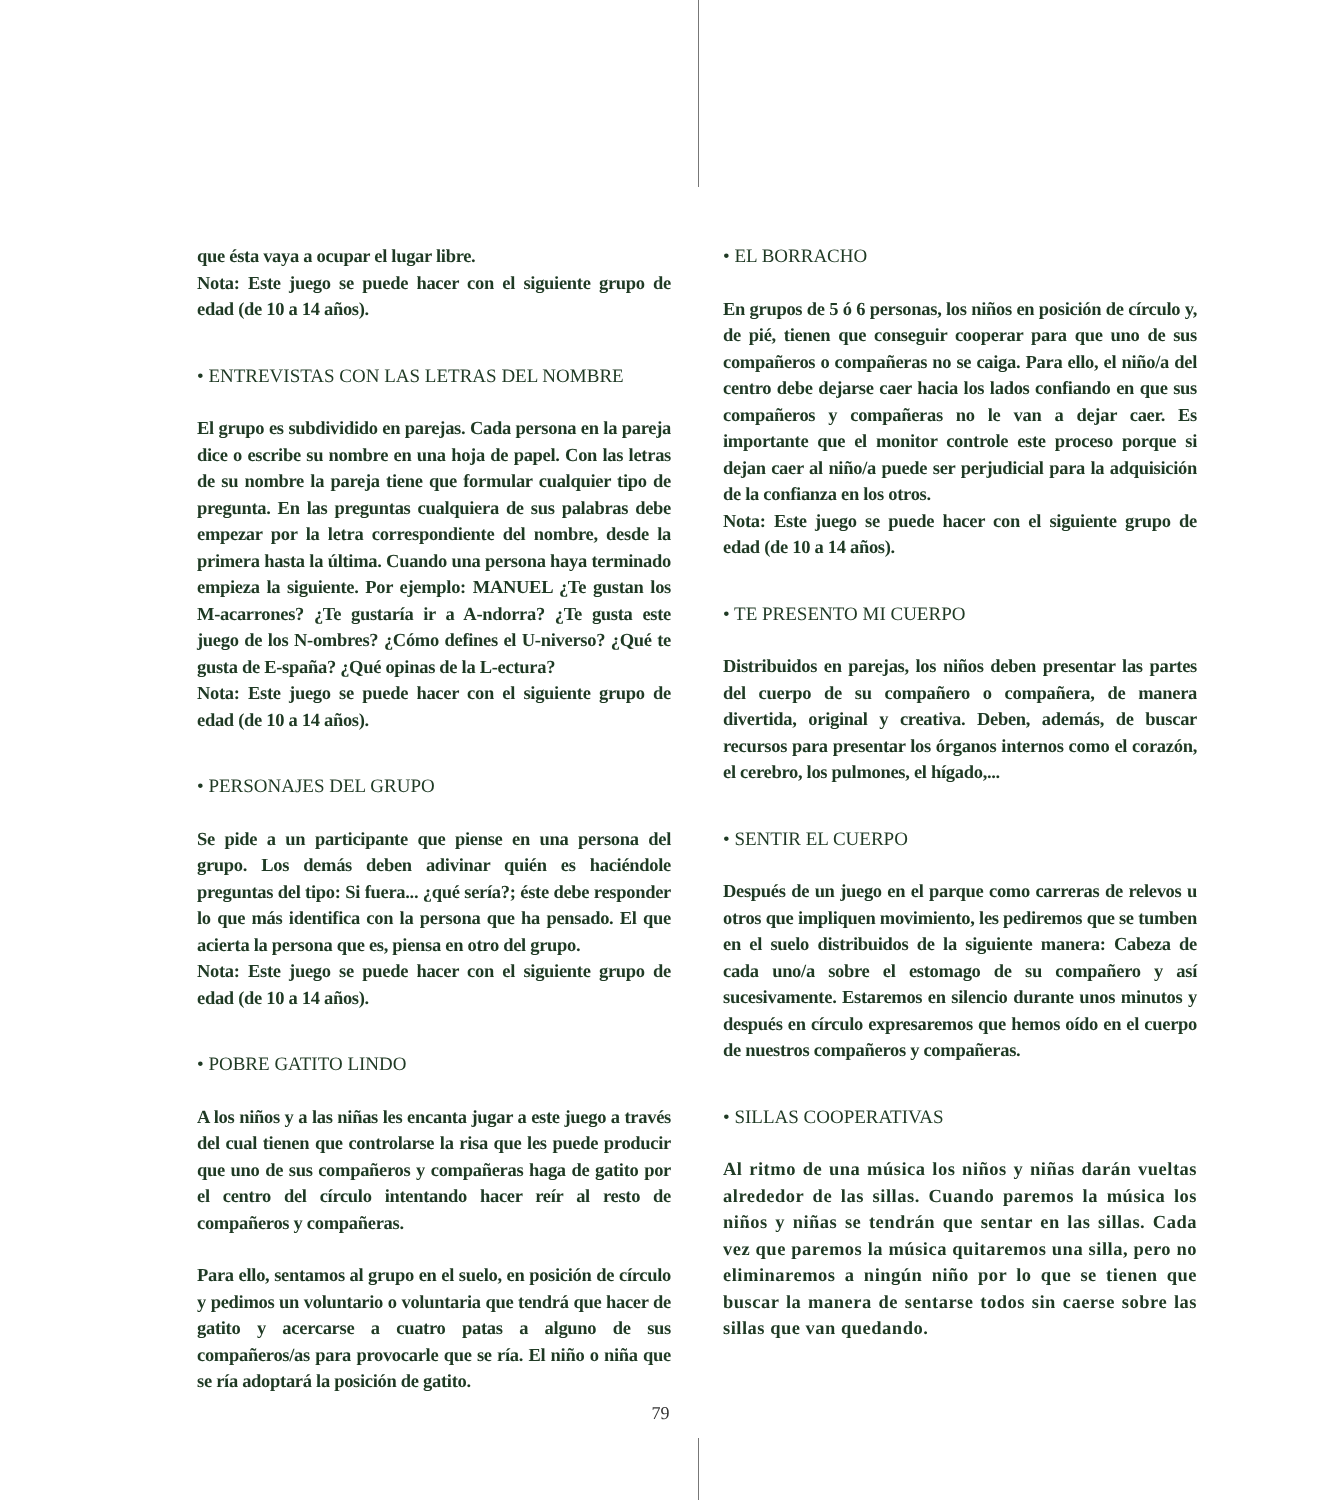que ésta vaya a ocupar el lugar libre.
Nota: Este juego se puede hacer con el siguiente grupo de edad (de 10 a 14 años).
• ENTREVISTAS CON LAS LETRAS DEL NOMBRE
El grupo es subdividido en parejas. Cada persona en la pareja dice o escribe su nombre en una hoja de papel. Con las letras de su nombre la pareja tiene que formular cualquier tipo de pregunta. En las preguntas cualquiera de sus palabras debe empezar por la letra correspondiente del nombre, desde la primera hasta la última. Cuando una persona haya terminado empieza la siguiente. Por ejemplo: MANUEL ¿Te gustan los M-acarrones? ¿Te gustaría ir a A-ndorra? ¿Te gusta este juego de los N-ombres? ¿Cómo defines el U-niverso? ¿Qué te gusta de E-spaña? ¿Qué opinas de la L-ectura?
Nota: Este juego se puede hacer con el siguiente grupo de edad (de 10 a 14 años).
• PERSONAJES DEL GRUPO
Se pide a un participante que piense en una persona del grupo. Los demás deben adivinar quién es haciéndole preguntas del tipo: Si fuera... ¿qué sería?; éste debe responder lo que más identifica con la persona que ha pensado. El que acierta la persona que es, piensa en otro del grupo.
Nota: Este juego se puede hacer con el siguiente grupo de edad (de 10 a 14 años).
• POBRE GATITO LINDO
A los niños y a las niñas les encanta jugar a este juego a través del cual tienen que controlarse la risa que les puede producir que uno de sus compañeros y compañeras haga de gatito por el centro del círculo intentando hacer reír al resto de compañeros y compañeras.
Para ello, sentamos al grupo en el suelo, en posición de círculo y pedimos un voluntario o voluntaria que tendrá que hacer de gatito y acercarse a cuatro patas a alguno de sus compañeros/as para provocarle que se ría. El niño o niña que se ría adoptará la posición de gatito.
• EL BORRACHO
En grupos de 5 ó 6 personas, los niños en posición de círculo y, de pié, tienen que conseguir cooperar para que uno de sus compañeros o compañeras no se caiga. Para ello, el niño/a del centro debe dejarse caer hacia los lados confiando en que sus compañeros y compañeras no le van a dejar caer. Es importante que el monitor controle este proceso porque si dejan caer al niño/a puede ser perjudicial para la adquisición de la confianza en los otros.
Nota: Este juego se puede hacer con el siguiente grupo de edad (de 10 a 14 años).
• TE PRESENTO MI CUERPO
Distribuidos en parejas, los niños deben presentar las partes del cuerpo de su compañero o compañera, de manera divertida, original y creativa. Deben, además, de buscar recursos para presentar los órganos internos como el corazón, el cerebro, los pulmones, el hígado,...
• SENTIR EL CUERPO
Después de un juego en el parque como carreras de relevos u otros que impliquen movimiento, les pediremos que se tumben en el suelo distribuidos de la siguiente manera: Cabeza de cada uno/a sobre el estomago de su compañero y así sucesivamente. Estaremos en silencio durante unos minutos y después en círculo expresaremos que hemos oído en el cuerpo de nuestros compañeros y compañeras.
• SILLAS COOPERATIVAS
Al ritmo de una música los niños y niñas darán vueltas alrededor de las sillas. Cuando paremos la música los niños y niñas se tendrán que sentar en las sillas. Cada vez que paremos la música quitaremos una silla, pero no eliminaremos a ningún niño por lo que se tienen que buscar la manera de sentarse todos sin caerse sobre las sillas que van quedando.
79